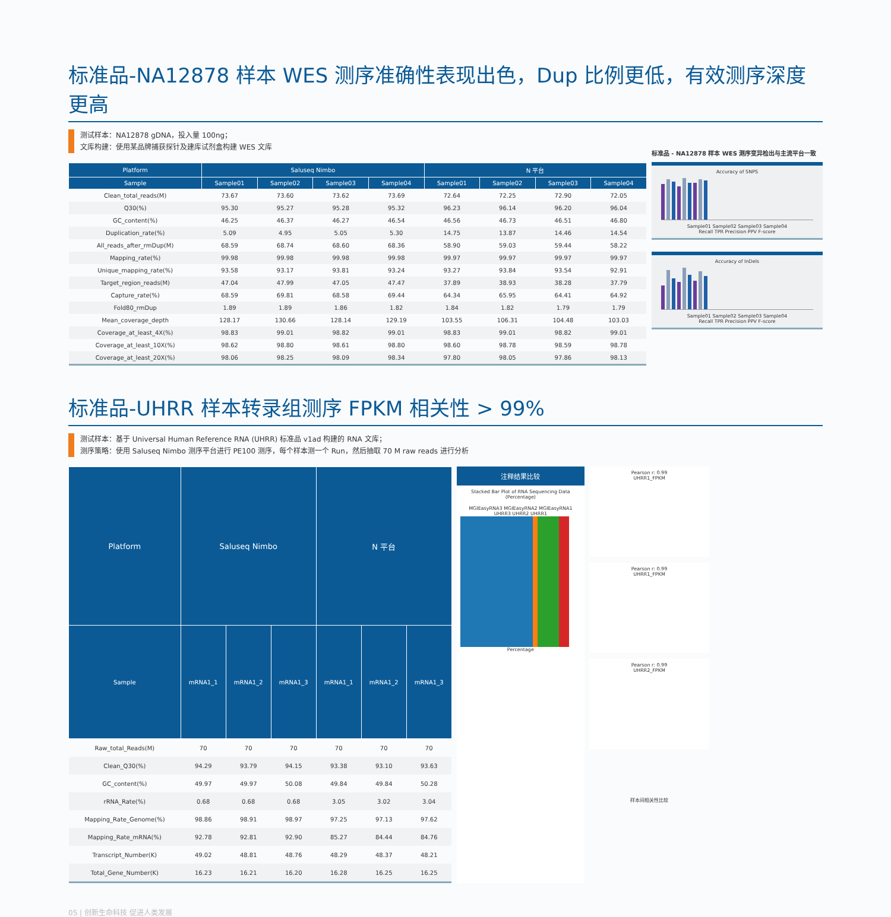标准品-NA12878 样本 WES 测序准确性表现出色，Dup 比例更低，有效测序深度更高
测试样本：NA12878 gDNA，投入量 100ng；
文库构建：使用某品牌捕获探针及建库试剂盒构建 WES 文库
| Platform | Saluseq Nimbo | | | | N 平台 | | | |
| --- | --- | --- | --- | --- | --- | --- | --- | --- |
| Sample | Sample01 | Sample02 | Sample03 | Sample04 | Sample01 | Sample02 | Sample03 | Sample04 |
| Clean_total_reads(M) | 73.67 | 73.60 | 73.62 | 73.69 | 72.64 | 72.25 | 72.90 | 72.05 |
| Q30(%) | 95.30 | 95.27 | 95.28 | 95.32 | 96.23 | 96.14 | 96.20 | 96.04 |
| GC_content(%) | 46.25 | 46.37 | 46.27 | 46.54 | 46.56 | 46.73 | 46.51 | 46.80 |
| Duplication_rate(%) | 5.09 | 4.95 | 5.05 | 5.30 | 14.75 | 13.87 | 14.46 | 14.54 |
| All_reads_after_rmDup(M) | 68.59 | 68.74 | 68.60 | 68.36 | 58.90 | 59.03 | 59.44 | 58.22 |
| Mapping_rate(%) | 99.98 | 99.98 | 99.98 | 99.98 | 99.97 | 99.97 | 99.97 | 99.97 |
| Unique_mapping_rate(%) | 93.58 | 93.17 | 93.81 | 93.24 | 93.27 | 93.84 | 93.54 | 92.91 |
| Target_region_reads(M) | 47.04 | 47.99 | 47.05 | 47.47 | 37.89 | 38.93 | 38.28 | 37.79 |
| Capture_rate(%) | 68.59 | 69.81 | 68.58 | 69.44 | 64.34 | 65.95 | 64.41 | 64.92 |
| Fold80_rmDup | 1.89 | 1.89 | 1.86 | 1.82 | 1.84 | 1.82 | 1.79 | 1.79 |
| Mean_coverage_depth | 128.17 | 130.66 | 128.14 | 129.19 | 103.55 | 106.31 | 104.48 | 103.03 |
| Coverage_at_least_4X(%) | 98.83 | 99.01 | 98.82 | 99.01 | 98.83 | 99.01 | 98.82 | 99.01 |
| Coverage_at_least_10X(%) | 98.62 | 98.80 | 98.61 | 98.80 | 98.60 | 98.78 | 98.59 | 98.78 |
| Coverage_at_least_20X(%) | 98.06 | 98.25 | 98.09 | 98.34 | 97.80 | 98.05 | 97.86 | 98.13 |
标准品 - NA12878 样本 WES 测序变异检出与主流平台一致
Accuracy of SNPS
Sample01 Sample02 Sample03 Sample04
Recall TPR Precision PPV F-score
Accuracy of InDels
Sample01 Sample02 Sample03 Sample04
Recall TPR Precision PPV F-score
标准品-UHRR 样本转录组测序 FPKM 相关性 > 99%
测试样本：基于 Universal Human Reference RNA (UHRR) 标准品 v1ad 构建的 RNA 文库；
测序策略：使用 Saluseq Nimbo 测序平台进行 PE100 测序，每个样本测一个 Run，然后抽取 70 M raw reads 进行分析
| Platform | Saluseq Nimbo | | | N 平台 | | |
| --- | --- | --- | --- | --- | --- | --- |
| Sample | mRNA1_1 | mRNA1_2 | mRNA1_3 | mRNA1_1 | mRNA1_2 | mRNA1_3 |
| Raw_total_Reads(M) | 70 | 70 | 70 | 70 | 70 | 70 |
| Clean_Q30(%) | 94.29 | 93.79 | 94.15 | 93.38 | 93.10 | 93.63 |
| GC_content(%) | 49.97 | 49.97 | 50.08 | 49.84 | 49.84 | 50.28 |
| rRNA_Rate(%) | 0.68 | 0.68 | 0.68 | 3.05 | 3.02 | 3.04 |
| Mapping_Rate_Genome(%) | 98.86 | 98.91 | 98.97 | 97.25 | 97.13 | 97.62 |
| Mapping_Rate_mRNA(%) | 92.78 | 92.81 | 92.90 | 85.27 | 84.44 | 84.76 |
| Transcript_Number(K) | 49.02 | 48.81 | 48.76 | 48.29 | 48.37 | 48.21 |
| Total_Gene_Number(K) | 16.23 | 16.21 | 16.20 | 16.28 | 16.25 | 16.25 |
注释结果比较
Stacked Bar Plot of RNA Sequencing Data (Percentage)
MGIEasyRNA3 MGIEasyRNA2 MGIEasyRNA1 UHRR3 UHRR2 UHRR1
Percentage
Pearson r: 0.99
UHRR1_FPKM
Pearson r: 0.99
UHRR1_FPKM
Pearson r: 0.99
UHRR2_FPKM
样本间相关性比较
05 | 创新生命科技 促进人类发展